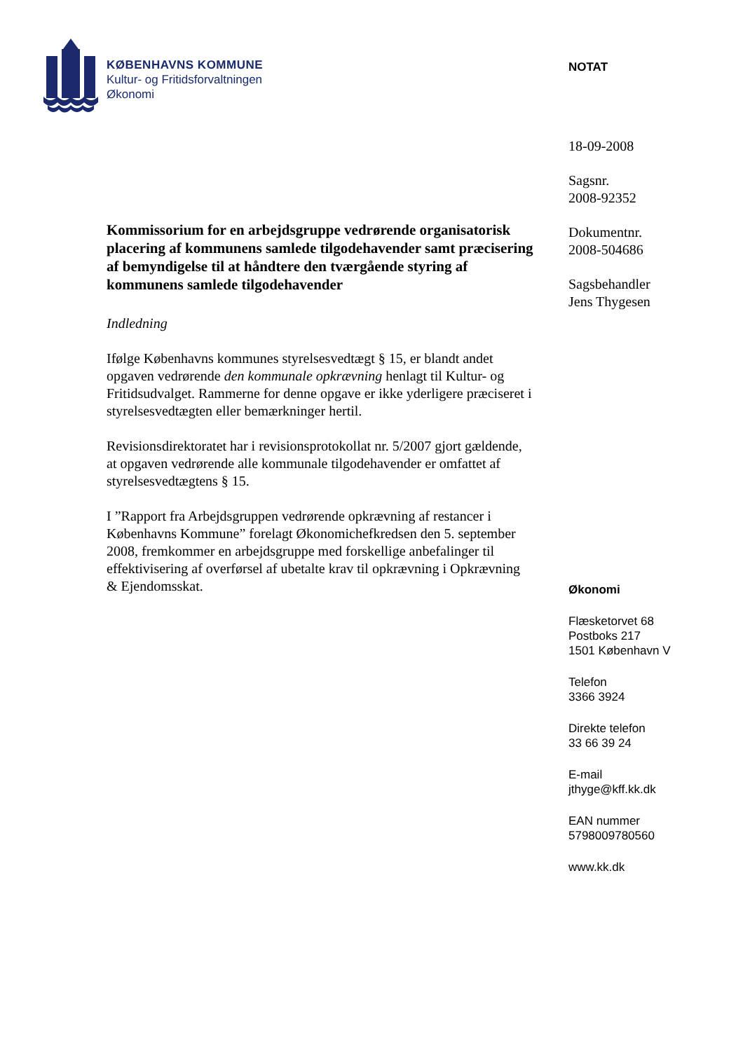KØBENHAVNS KOMMUNE
Kultur- og Fritidsforvaltningen
Økonomi
NOTAT
18-09-2008
Sagsnr.
2008-92352
Dokumentnr.
2008-504686
Sagsbehandler
Jens Thygesen
Økonomi
Flæsketorvet 68
Postboks 217
1501 København V
Telefon
3366 3924
Direkte telefon
33 66 39 24
E-mail
jthyge@kff.kk.dk
EAN nummer
5798009780560
www.kk.dk
Kommissorium for en arbejdsgruppe vedrørende organisatorisk placering af kommunens samlede tilgodehavender samt præcisering af bemyndigelse til at håndtere den tværgående styring af kommunens samlede tilgodehavender
Indledning
Ifølge Københavns kommunes styrelsesvedtægt § 15, er blandt andet opgaven vedrørende den kommunale opkrævning henlagt til Kultur- og Fritidsudvalget. Rammerne for denne opgave er ikke yderligere præciseret i styrelsesvedtægten eller bemærkninger hertil.
Revisionsdirektoratet har i revisionsprotokollat nr. 5/2007 gjort gældende, at opgaven vedrørende alle kommunale tilgodehavender er omfattet af styrelsesvedtægtens § 15.
I ”Rapport fra Arbejdsgruppen vedrørende opkrævning af restancer i Københavns Kommune” forelagt Økonomichefkredsen den 5. september 2008, fremkommer en arbejdsgruppe med forskellige anbefalinger til effektivisering af overførsel af ubetalte krav til opkrævning i Opkrævning & Ejendomsskat.